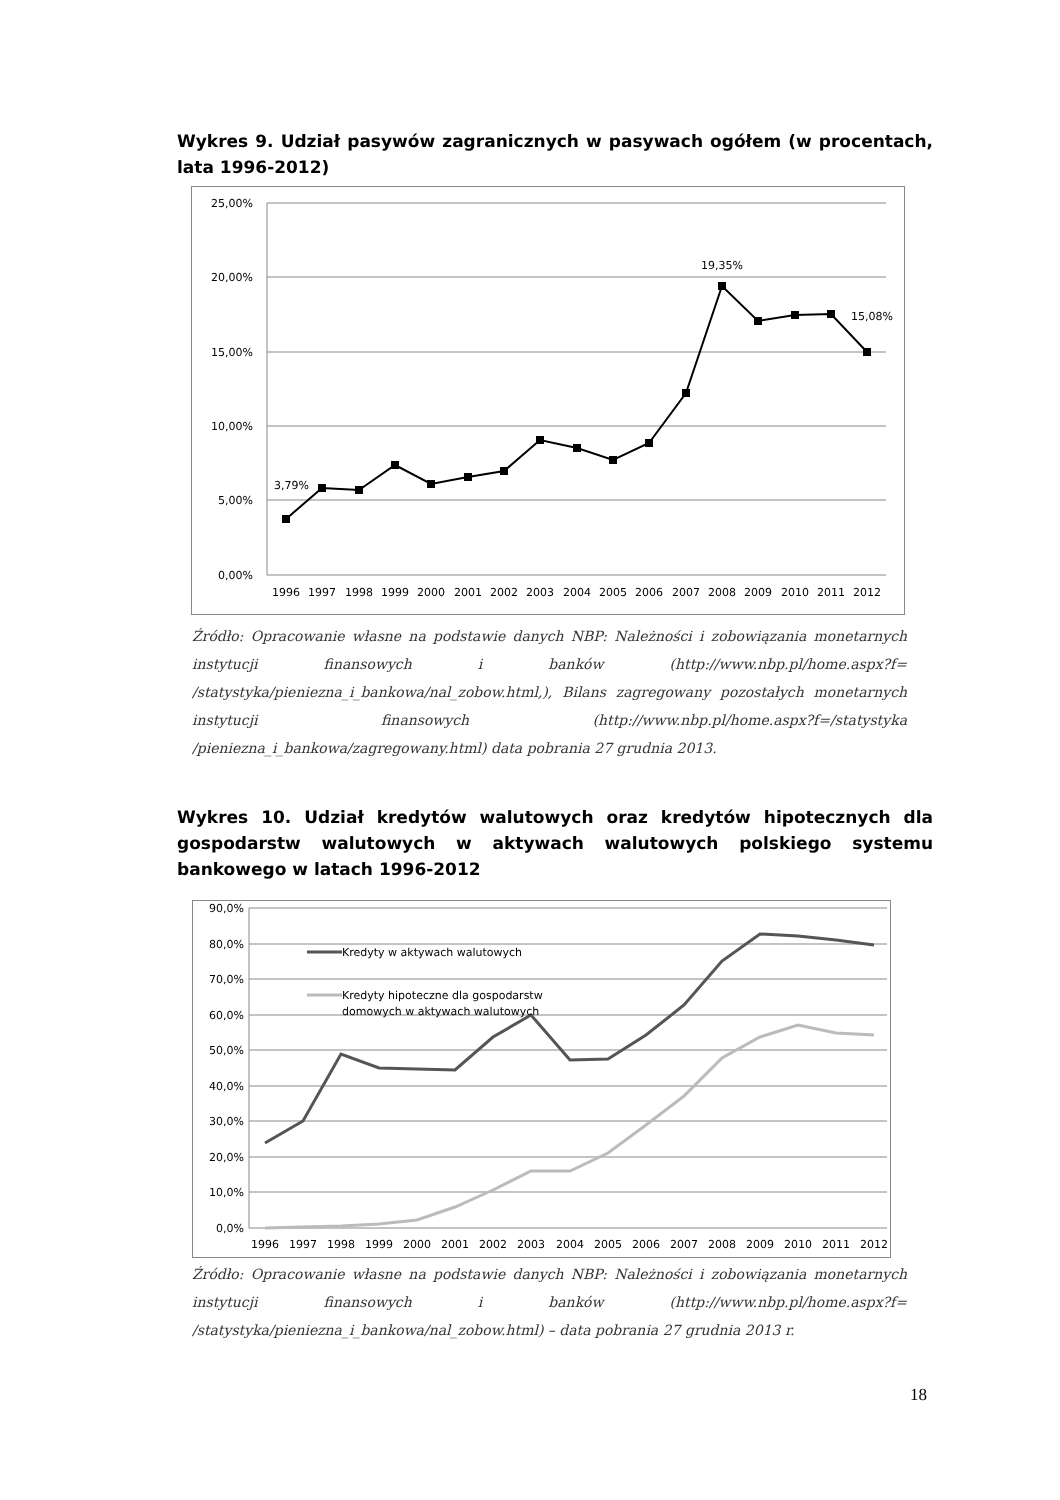Wykres 9. Udział pasywów zagranicznych w pasywach ogółem (w procentach, lata 1996-2012)
25,00%
20,00%
15,00%
10,00%
5,00%
0,00%
3,79%
19,35%
15,08%
1996
1997
1998
1999
2000
2001
2002
2003
2004
2005
2006
2007
2008
2009
2010
2011
2012
Źródło: Opracowanie własne na podstawie danych NBP: Należności i zobowiązania monetarnych instytucji finansowych i banków (http://www.nbp.pl/home.aspx?f= /statystyka/pieniezna_i_bankowa/nal_zobow.html,), Bilans zagregowany pozostałych monetarnych instytucji finansowych (http://www.nbp.pl/home.aspx?f=/statystyka /pieniezna_i_bankowa/zagregowany.html) data pobrania 27 grudnia 2013.
Wykres 10. Udział kredytów walutowych oraz kredytów hipotecznych dla gospodarstw walutowych w aktywach walutowych polskiego systemu bankowego w latach 1996-2012
90,0%
80,0%
70,0%
60,0%
50,0%
40,0%
30,0%
20,0%
10,0%
0,0%
Kredyty w aktywach walutowych
Kredyty hipoteczne dla gospodarstw
domowych w aktywach walutowych
1996
1997
1998
1999
2000
2001
2002
2003
2004
2005
2006
2007
2008
2009
2010
2011
2012
Źródło: Opracowanie własne na podstawie danych NBP: Należności i zobowiązania monetarnych instytucji finansowych i banków (http://www.nbp.pl/home.aspx?f= /statystyka/pieniezna_i_bankowa/nal_zobow.html) – data pobrania 27 grudnia 2013 r.
18